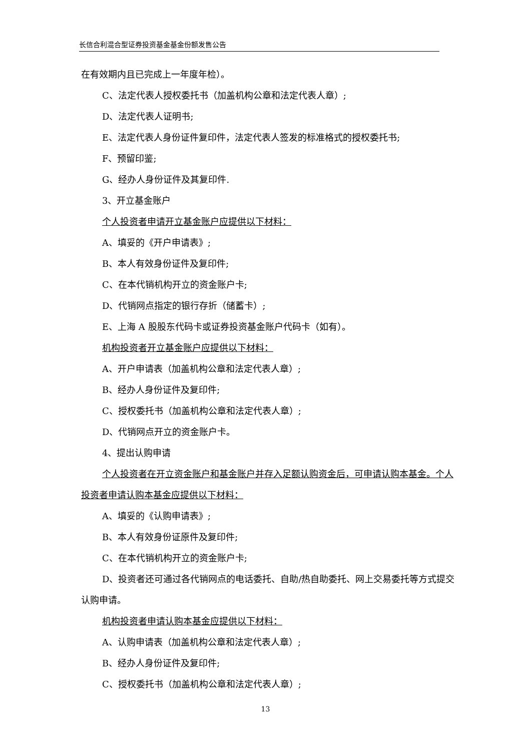长信合利混合型证券投资基金基金份额发售公告
在有效期内且已完成上一年度年检）。
C、法定代表人授权委托书（加盖机构公章和法定代表人章）;
D、法定代表人证明书;
E、法定代表人身份证件复印件，法定代表人签发的标准格式的授权委托书;
F、预留印鉴;
G、经办人身份证件及其复印件.
3、开立基金账户
个人投资者申请开立基金账户应提供以下材料：
A、填妥的《开户申请表》;
B、本人有效身份证件及复印件;
C、在本代销机构开立的资金账户卡;
D、代销网点指定的银行存折（储蓄卡）;
E、上海 A 股股东代码卡或证券投资基金账户代码卡（如有）。
机构投资者开立基金账户应提供以下材料：
A、开户申请表（加盖机构公章和法定代表人章）;
B、经办人身份证件及复印件;
C、授权委托书（加盖机构公章和法定代表人章）;
D、代销网点开立的资金账户卡。
4、提出认购申请
个人投资者在开立资金账户和基金账户并存入足额认购资金后，可申请认购本基金。个人投资者申请认购本基金应提供以下材料：
A、填妥的《认购申请表》;
B、本人有效身份证原件及复印件;
C、在本代销机构开立的资金账户卡;
D、投资者还可通过各代销网点的电话委托、自助/热自助委托、网上交易委托等方式提交认购申请。
机构投资者申请认购本基金应提供以下材料：
A、认购申请表（加盖机构公章和法定代表人章）;
B、经办人身份证件及复印件;
C、授权委托书（加盖机构公章和法定代表人章）;
13